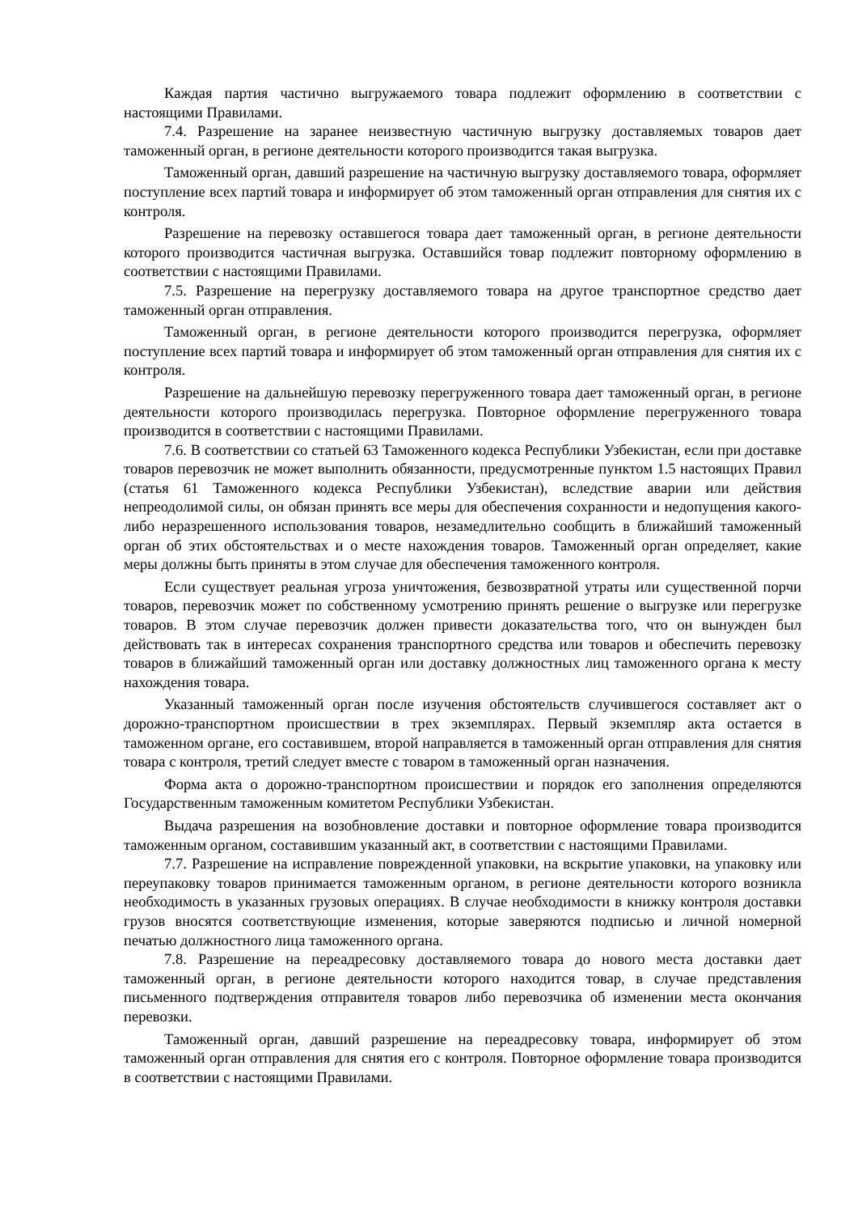Каждая партия частично выгружаемого товара подлежит оформлению в соответствии с настоящими Правилами.
7.4. Разрешение на заранее неизвестную частичную выгрузку доставляемых товаров дает таможенный орган, в регионе деятельности которого производится такая выгрузка.
Таможенный орган, давший разрешение на частичную выгрузку доставляемого товара, оформляет поступление всех партий товара и информирует об этом таможенный орган отправления для снятия их с контроля.
Разрешение на перевозку оставшегося товара дает таможенный орган, в регионе деятельности которого производится частичная выгрузка. Оставшийся товар подлежит повторному оформлению в соответствии с настоящими Правилами.
7.5. Разрешение на перегрузку доставляемого товара на другое транспортное средство дает таможенный орган отправления.
Таможенный орган, в регионе деятельности которого производится перегрузка, оформляет поступление всех партий товара и информирует об этом таможенный орган отправления для снятия их с контроля.
Разрешение на дальнейшую перевозку перегруженного товара дает таможенный орган, в регионе деятельности которого производилась перегрузка. Повторное оформление перегруженного товара производится в соответствии с настоящими Правилами.
7.6. В соответствии со статьей 63 Таможенного кодекса Республики Узбекистан, если при доставке товаров перевозчик не может выполнить обязанности, предусмотренные пунктом 1.5 настоящих Правил (статья 61 Таможенного кодекса Республики Узбекистан), вследствие аварии или действия непреодолимой силы, он обязан принять все меры для обеспечения сохранности и недопущения какого-либо неразрешенного использования товаров, незамедлительно сообщить в ближайший таможенный орган об этих обстоятельствах и о месте нахождения товаров. Таможенный орган определяет, какие меры должны быть приняты в этом случае для обеспечения таможенного контроля.
Если существует реальная угроза уничтожения, безвозвратной утраты или существенной порчи товаров, перевозчик может по собственному усмотрению принять решение о выгрузке или перегрузке товаров. В этом случае перевозчик должен привести доказательства того, что он вынужден был действовать так в интересах сохранения транспортного средства или товаров и обеспечить перевозку товаров в ближайший таможенный орган или доставку должностных лиц таможенного органа к месту нахождения товара.
Указанный таможенный орган после изучения обстоятельств случившегося составляет акт о дорожно-транспортном происшествии в трех экземплярах. Первый экземпляр акта остается в таможенном органе, его составившем, второй направляется в таможенный орган отправления для снятия товара с контроля, третий следует вместе с товаром в таможенный орган назначения.
Форма акта о дорожно-транспортном происшествии и порядок его заполнения определяются Государственным таможенным комитетом Республики Узбекистан.
Выдача разрешения на возобновление доставки и повторное оформление товара производится таможенным органом, составившим указанный акт, в соответствии с настоящими Правилами.
7.7. Разрешение на исправление поврежденной упаковки, на вскрытие упаковки, на упаковку или переупаковку товаров принимается таможенным органом, в регионе деятельности которого возникла необходимость в указанных грузовых операциях. В случае необходимости в книжку контроля доставки грузов вносятся соответствующие изменения, которые заверяются подписью и личной номерной печатью должностного лица таможенного органа.
7.8. Разрешение на переадресовку доставляемого товара до нового места доставки дает таможенный орган, в регионе деятельности которого находится товар, в случае представления письменного подтверждения отправителя товаров либо перевозчика об изменении места окончания перевозки.
Таможенный орган, давший разрешение на переадресовку товара, информирует об этом таможенный орган отправления для снятия его с контроля. Повторное оформление товара производится в соответствии с настоящими Правилами.